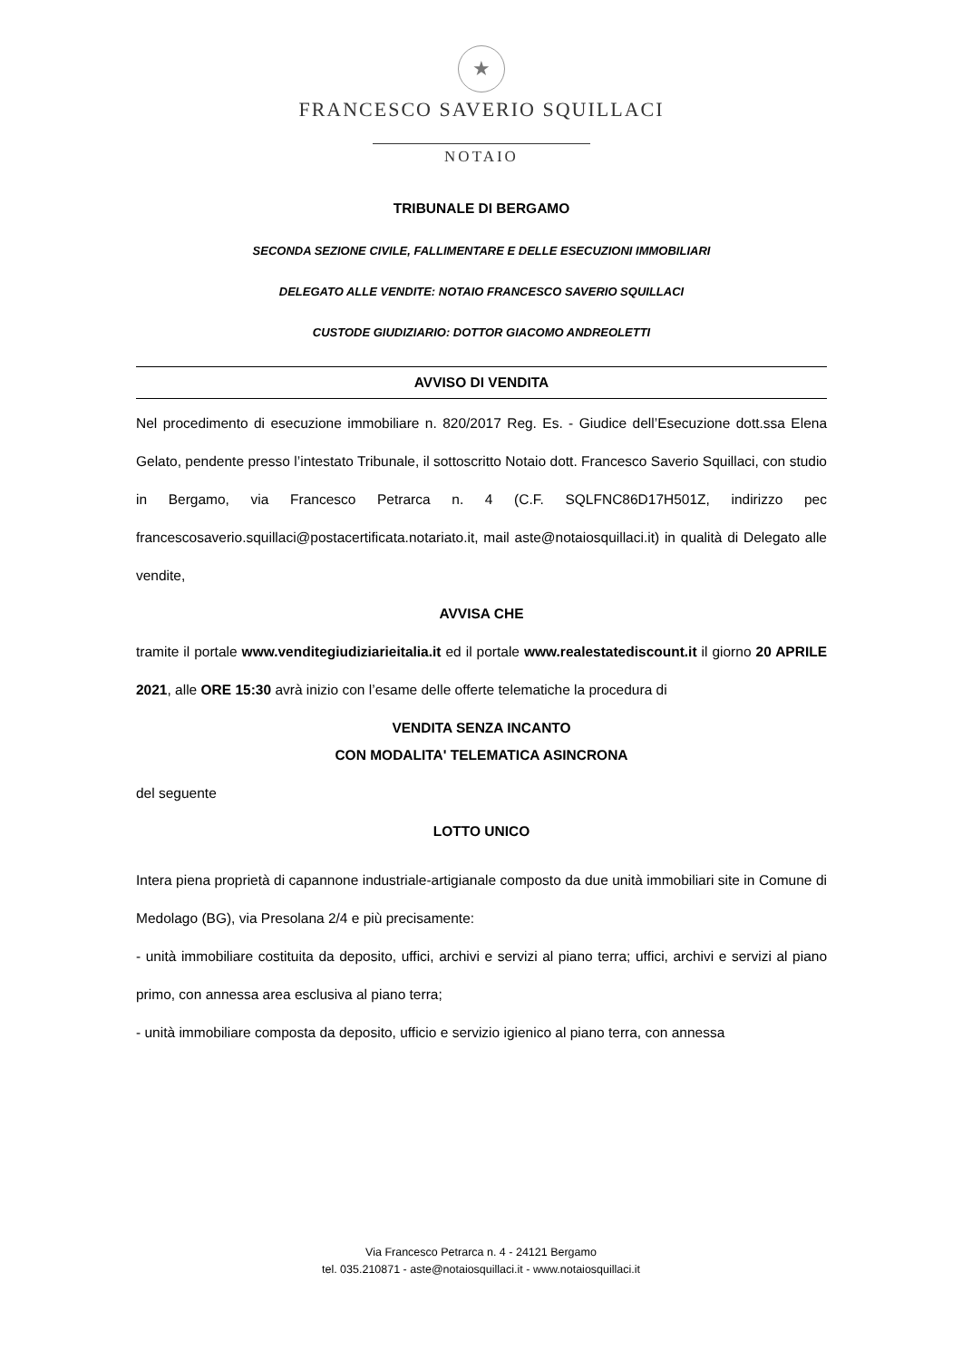★
FRANCESCO SAVERIO SQUILLACI
NOTAIO
TRIBUNALE DI BERGAMO
SECONDA SEZIONE CIVILE, FALLIMENTARE E DELLE ESECUZIONI IMMOBILIARI
DELEGATO ALLE VENDITE: NOTAIO FRANCESCO SAVERIO SQUILLACI
CUSTODE GIUDIZIARIO: DOTTOR GIACOMO ANDREOLETTI
AVVISO DI VENDITA
Nel procedimento di esecuzione immobiliare n. 820/2017 Reg. Es. - Giudice dell’Esecuzione dott.ssa Elena Gelato, pendente presso l’intestato Tribunale, il sottoscritto Notaio dott. Francesco Saverio Squillaci, con studio in Bergamo, via Francesco Petrarca n. 4 (C.F. SQLFNC86D17H501Z, indirizzo pec francescosaverio.squillaci@postacertificata.notariato.it, mail aste@notaiosquillaci.it) in qualità di Delegato alle vendite,
AVVISA CHE
tramite il portale www.venditegiudiziarieitalia.it ed il portale www.realestatediscount.it il giorno 20 APRILE 2021, alle ORE 15:30 avrà inizio con l’esame delle offerte telematiche la procedura di
VENDITA SENZA INCANTO
CON MODALITA' TELEMATICA ASINCRONA
del seguente
LOTTO UNICO
Intera piena proprietà di capannone industriale-artigianale composto da due unità immobiliari site in Comune di Medolago (BG), via Presolana 2/4 e più precisamente:
- unità immobiliare costituita da deposito, uffici, archivi e servizi al piano terra; uffici, archivi e servizi al piano primo, con annessa area esclusiva al piano terra;
- unità immobiliare composta da deposito, ufficio e servizio igienico al piano terra, con annessa
Via Francesco Petrarca n. 4 - 24121 Bergamo
tel. 035.210871 - aste@notaiosquillaci.it - www.notaiosquillaci.it